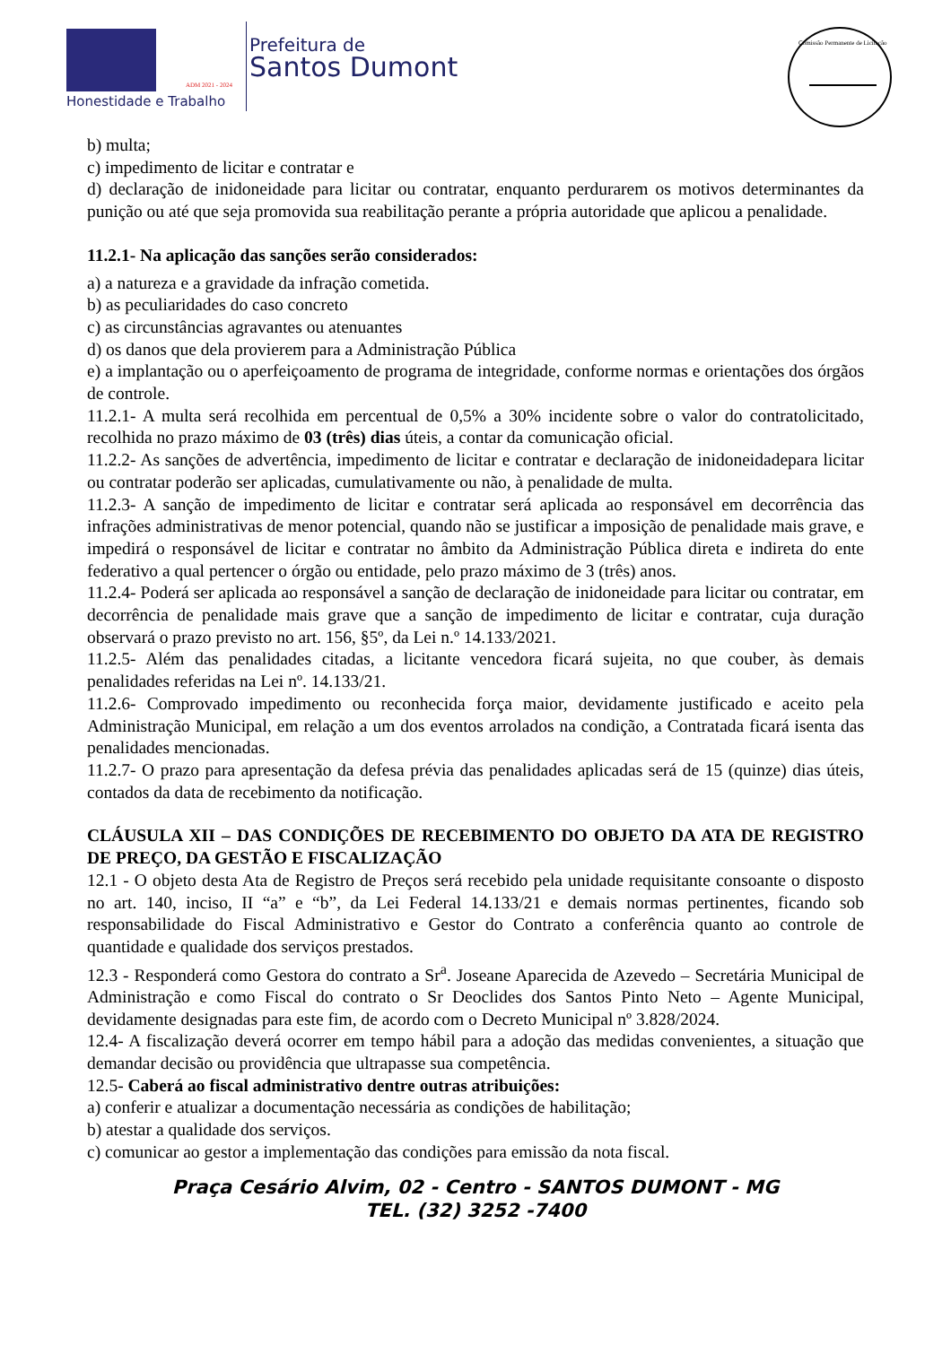Honestidade e Trabalho
ADM 2021 - 2024
Prefeitura de
Santos Dumont
Comissão Permanente de Licitação
b) multa;
c) impedimento de licitar e contratar e
d) declaração de inidoneidade para licitar ou contratar, enquanto perdurarem os motivos determinantes da punição ou até que seja promovida sua reabilitação perante a própria autoridade que aplicou a penalidade.
11.2.1- Na aplicação das sanções serão considerados:
a) a natureza e a gravidade da infração cometida.
b) as peculiaridades do caso concreto
c) as circunstâncias agravantes ou atenuantes
d) os danos que dela provierem para a Administração Pública
e) a implantação ou o aperfeiçoamento de programa de integridade, conforme normas e orientações dos órgãos de controle.
11.2.1- A multa será recolhida em percentual de 0,5% a 30% incidente sobre o valor do contratolicitado, recolhida no prazo máximo de 03 (três) dias úteis, a contar da comunicação oficial.
11.2.2- As sanções de advertência, impedimento de licitar e contratar e declaração de inidoneidadepara licitar ou contratar poderão ser aplicadas, cumulativamente ou não, à penalidade de multa.
11.2.3- A sanção de impedimento de licitar e contratar será aplicada ao responsável em decorrência das infrações administrativas de menor potencial, quando não se justificar a imposição de penalidade mais grave, e impedirá o responsável de licitar e contratar no âmbito da Administração Pública direta e indireta do ente federativo a qual pertencer o órgão ou entidade, pelo prazo máximo de 3 (três) anos.
11.2.4- Poderá ser aplicada ao responsável a sanção de declaração de inidoneidade para licitar ou contratar, em decorrência de penalidade mais grave que a sanção de impedimento de licitar e contratar, cuja duração observará o prazo previsto no art. 156, §5º, da Lei n.º 14.133/2021.
11.2.5- Além das penalidades citadas, a licitante vencedora ficará sujeita, no que couber, às demais penalidades referidas na Lei nº. 14.133/21.
11.2.6- Comprovado impedimento ou reconhecida força maior, devidamente justificado e aceito pela Administração Municipal, em relação a um dos eventos arrolados na condição, a Contratada ficará isenta das penalidades mencionadas.
11.2.7- O prazo para apresentação da defesa prévia das penalidades aplicadas será de 15 (quinze) dias úteis, contados da data de recebimento da notificação.
CLÁUSULA XII – DAS CONDIÇÕES DE RECEBIMENTO DO OBJETO DA ATA DE REGISTRO DE PREÇO, DA GESTÃO E FISCALIZAÇÃO
12.1 - O objeto desta Ata de Registro de Preços será recebido pela unidade requisitante consoante o disposto no art. 140, inciso, II “a” e “b”, da Lei Federal 14.133/21 e demais normas pertinentes, ficando sob responsabilidade do Fiscal Administrativo e Gestor do Contrato a conferência quanto ao controle de quantidade e qualidade dos serviços prestados.
12.3 - Responderá como Gestora do contrato a Sr<sup>a</sup>. Joseane Aparecida de Azevedo – Secretária Municipal de Administração e como Fiscal do contrato o Sr Deoclides dos Santos Pinto Neto – Agente Municipal, devidamente designadas para este fim, de acordo com o Decreto Municipal nº 3.828/2024.
12.4- A fiscalização deverá ocorrer em tempo hábil para a adoção das medidas convenientes, a situação que demandar decisão ou providência que ultrapasse sua competência.
12.5- Caberá ao fiscal administrativo dentre outras atribuições:
a) conferir e atualizar a documentação necessária as condições de habilitação;
b) atestar a qualidade dos serviços.
c) comunicar ao gestor a implementação das condições para emissão da nota fiscal.
Praça Cesário Alvim, 02 - Centro - SANTOS DUMONT - MG
TEL. (32) 3252 -7400